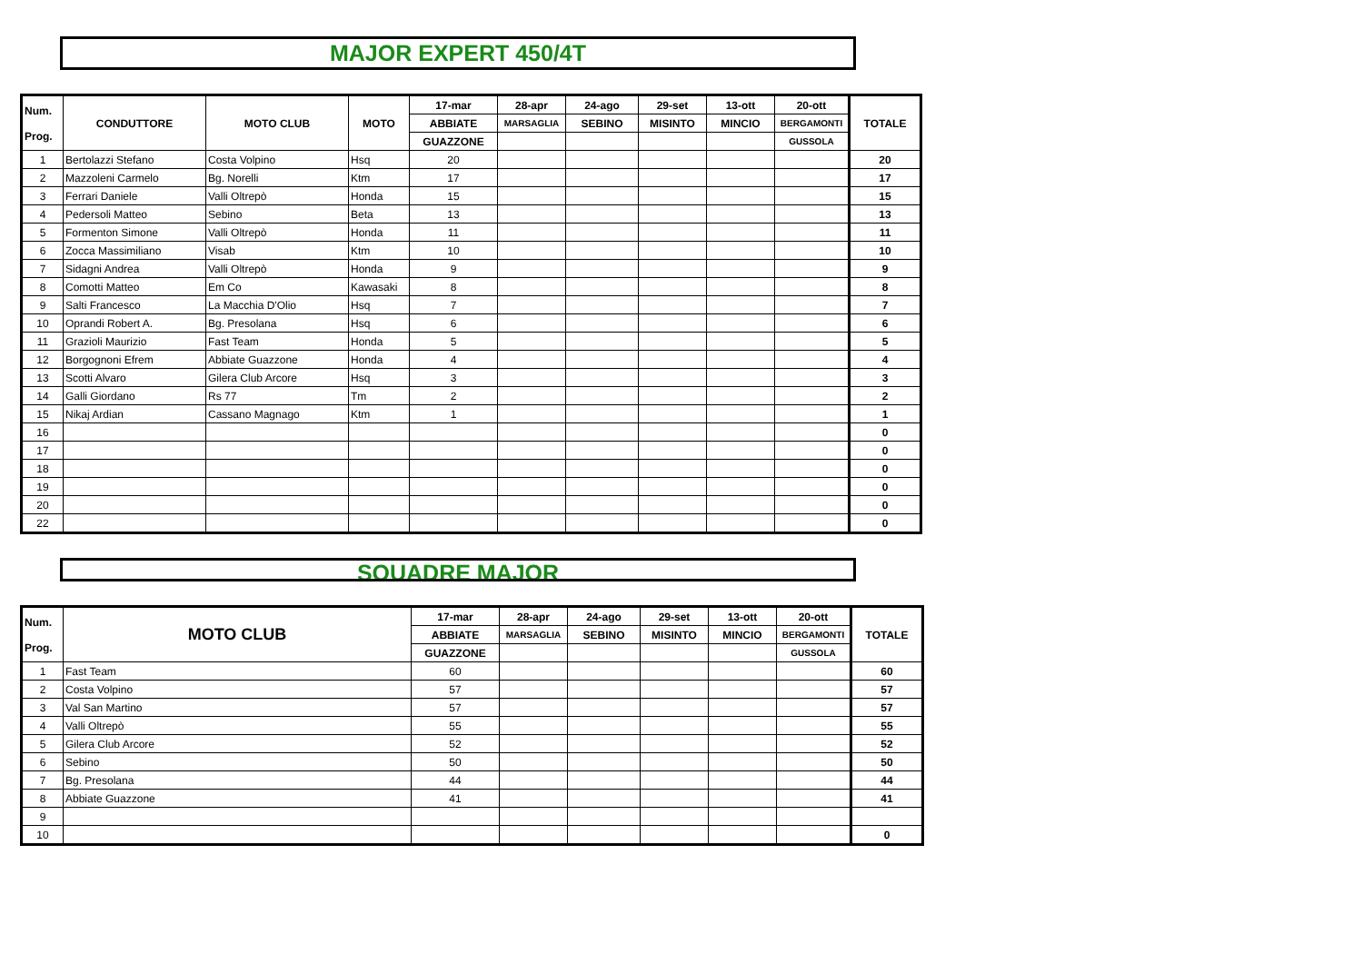MAJOR EXPERT 450/4T
| Num. Prog. | CONDUTTORE | MOTO CLUB | MOTO | 17-mar | 28-apr | 24-ago | 29-set | 13-ott | 20-ott | TOTALE |
| --- | --- | --- | --- | --- | --- | --- | --- | --- | --- | --- |
| | | | | ABBIATE | MARSAGLIA | SEBINO | MISINTO | MINCIO | BERGAMONTI | |
| | | | | GUAZZONE | | | | | GUSSOLA | |
| 1 | Bertolazzi Stefano | Costa Volpino | Hsq | 20 | | | | | | 20 |
| 2 | Mazzoleni Carmelo | Bg. Norelli | Ktm | 17 | | | | | | 17 |
| 3 | Ferrari Daniele | Valli Oltrepò | Honda | 15 | | | | | | 15 |
| 4 | Pedersoli Matteo | Sebino | Beta | 13 | | | | | | 13 |
| 5 | Formenton Simone | Valli Oltrepò | Honda | 11 | | | | | | 11 |
| 6 | Zocca Massimiliano | Visab | Ktm | 10 | | | | | | 10 |
| 7 | Sidagni Andrea | Valli Oltrepò | Honda | 9 | | | | | | 9 |
| 8 | Comotti Matteo | Em Co | Kawasaki | 8 | | | | | | 8 |
| 9 | Salti Francesco | La Macchia D'Olio | Hsq | 7 | | | | | | 7 |
| 10 | Oprandi Robert A. | Bg. Presolana | Hsq | 6 | | | | | | 6 |
| 11 | Grazioli Maurizio | Fast Team | Honda | 5 | | | | | | 5 |
| 12 | Borgognoni Efrem | Abbiate Guazzone | Honda | 4 | | | | | | 4 |
| 13 | Scotti Alvaro | Gilera Club Arcore | Hsq | 3 | | | | | | 3 |
| 14 | Galli Giordano | Rs 77 | Tm | 2 | | | | | | 2 |
| 15 | Nikaj Ardian | Cassano Magnago | Ktm | 1 | | | | | | 1 |
| 16 | | | | | | | | | | 0 |
| 17 | | | | | | | | | | 0 |
| 18 | | | | | | | | | | 0 |
| 19 | | | | | | | | | | 0 |
| 20 | | | | | | | | | | 0 |
| 22 | | | | | | | | | | 0 |
SQUADRE MAJOR
| Num. Prog. | MOTO CLUB | 17-mar | 28-apr | 24-ago | 29-set | 13-ott | 20-ott | TOTALE |
| --- | --- | --- | --- | --- | --- | --- | --- | --- |
| | | ABBIATE | MARSAGLIA | SEBINO | MISINTO | MINCIO | BERGAMONTI | |
| | | GUAZZONE | | | | | GUSSOLA | |
| 1 | Fast Team | 60 | | | | | | 60 |
| 2 | Costa Volpino | 57 | | | | | | 57 |
| 3 | Val San Martino | 57 | | | | | | 57 |
| 4 | Valli Oltrepò | 55 | | | | | | 55 |
| 5 | Gilera Club Arcore | 52 | | | | | | 52 |
| 6 | Sebino | 50 | | | | | | 50 |
| 7 | Bg. Presolana | 44 | | | | | | 44 |
| 8 | Abbiate Guazzone | 41 | | | | | | 41 |
| 9 | | | | | | | | |
| 10 | | | | | | | | 0 |